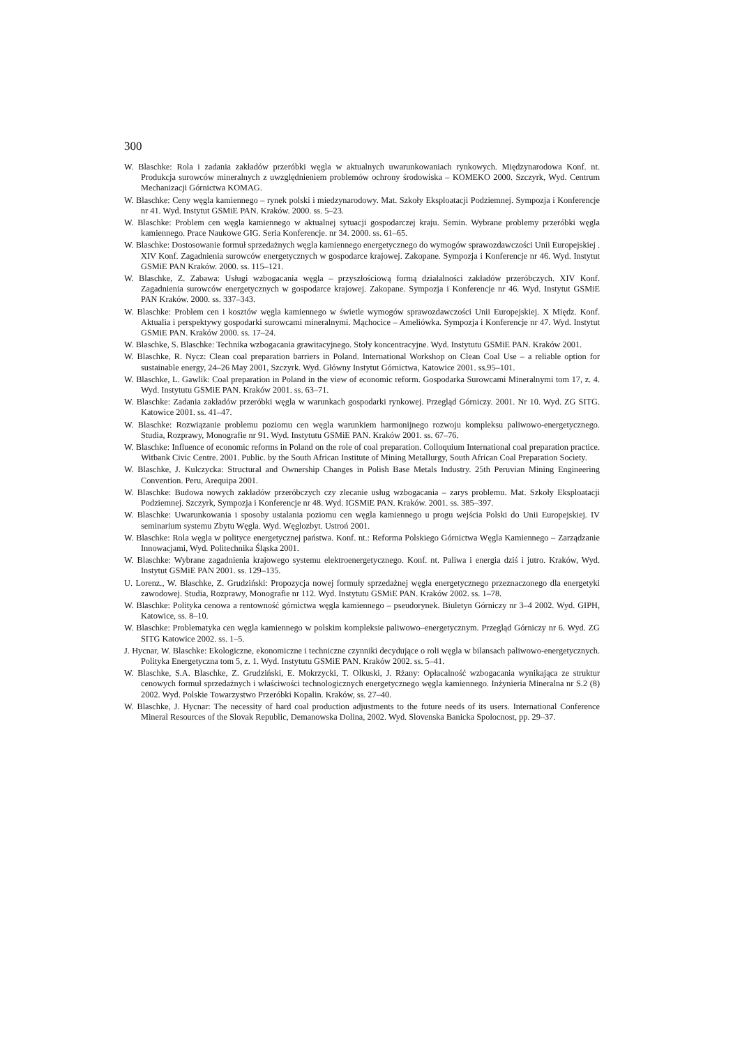300
W. Blaschke: Rola i zadania zakładów przeróbki węgla w aktualnych uwarunkowaniach rynkowych. Międzynarodowa Konf. nt. Produkcja surowców mineralnych z uwzględnieniem problemów ochrony środowiska – KOMEKO 2000. Szczyrk, Wyd. Centrum Mechanizacji Górnictwa KOMAG.
W. Blaschke: Ceny węgla kamiennego – rynek polski i miedzynarodowy. Mat. Szkoły Eksploatacji Podziemnej. Sympozja i Konferencje nr 41. Wyd. Instytut GSMiE PAN. Kraków. 2000. ss. 5–23.
W. Blaschke: Problem cen węgla kamiennego w aktualnej sytuacji gospodarczej kraju. Semin. Wybrane problemy przeróbki węgla kamiennego. Prace Naukowe GIG. Seria Konferencje. nr 34. 2000. ss. 61–65.
W. Blaschke: Dostosowanie formuł sprzedażnych węgla kamiennego energetycznego do wymogów sprawozdawczości Unii Europejskiej . XIV Konf. Zagadnienia surowców energetycznych w gospodarce krajowej. Zakopane. Sympozja i Konferencje nr 46. Wyd. Instytut GSMiE PAN Kraków. 2000. ss. 115–121.
W. Blaschke, Z. Zabawa: Usługi wzbogacania węgla – przyszłościową formą działalności zakładów przeróbczych. XIV Konf. Zagadnienia surowców energetycznych w gospodarce krajowej. Zakopane. Sympozja i Konferencje nr 46. Wyd. Instytut GSMiE PAN Kraków. 2000. ss. 337–343.
W. Blaschke: Problem cen i kosztów węgla kamiennego w świetle wymogów sprawozdawczości Unii Europejskiej. X Międz. Konf. Aktualia i perspektywy gospodarki surowcami mineralnymi. Mąchocice – Ameliówka. Sympozja i Konferencje nr 47. Wyd. Instytut GSMiE PAN. Kraków 2000. ss. 17–24.
W. Blaschke, S. Blaschke: Technika wzbogacania grawitacyjnego. Stoły koncentracyjne. Wyd. Instytutu GSMiE PAN. Kraków 2001.
W. Blaschke, R. Nycz: Clean coal preparation barriers in Poland. International Workshop on Clean Coal Use – a reliable option for sustainable energy, 24–26 May 2001, Szczyrk. Wyd. Główny Instytut Górnictwa, Katowice 2001. ss.95–101.
W. Blaschke, L. Gawlik: Coal preparation in Poland in the view of economic reform. Gospodarka Surowcami Mineralnymi tom 17, z. 4. Wyd. Instytutu GSMiE PAN. Kraków 2001. ss. 63–71.
W. Blaschke: Zadania zakładów przeróbki węgla w warunkach gospodarki rynkowej. Przegląd Górniczy. 2001. Nr 10. Wyd. ZG SITG. Katowice 2001. ss. 41–47.
W. Blaschke: Rozwiązanie problemu poziomu cen węgla warunkiem harmonijnego rozwoju kompleksu paliwowo-energetycznego. Studia, Rozprawy, Monografie nr 91. Wyd. Instytutu GSMiE PAN. Kraków 2001. ss. 67–76.
W. Blaschke: Influence of economic reforms in Poland on the role of coal preparation. Colloquium International coal preparation practice. Witbank Civic Centre. 2001. Public. by the South African Institute of Mining Metallurgy, South African Coal Preparation Society.
W. Blaschke, J. Kulczycka: Structural and Ownership Changes in Polish Base Metals Industry. 25th Peruvian Mining Engineering Convention. Peru, Arequipa 2001.
W. Blaschke: Budowa nowych zakładów przeróbczych czy zlecanie usług wzbogacania – zarys problemu. Mat. Szkoły Eksploatacji Podziemnej. Szczyrk, Sympozja i Konferencje nr 48. Wyd. IGSMiE PAN. Kraków. 2001. ss. 385–397.
W. Blaschke: Uwarunkowania i sposoby ustalania poziomu cen węgla kamiennego u progu wejścia Polski do Unii Europejskiej. IV seminarium systemu Zbytu Węgla. Wyd. Węglozbyt. Ustroń 2001.
W. Blaschke: Rola węgla w polityce energetycznej państwa. Konf. nt.: Reforma Polskiego Górnictwa Węgla Kamiennego – Zarządzanie Innowacjami, Wyd. Politechnika Śląska 2001.
W. Blaschke: Wybrane zagadnienia krajowego systemu elektroenergetycznego. Konf. nt. Paliwa i energia dziś i jutro. Kraków, Wyd. Instytut GSMiE PAN 2001. ss. 129–135.
U. Lorenz., W. Blaschke, Z. Grudziński: Propozycja nowej formuły sprzedażnej węgla energetycznego przeznaczonego dla energetyki zawodowej. Studia, Rozprawy, Monografie nr 112. Wyd. Instytutu GSMiE PAN. Kraków 2002. ss. 1–78.
W. Blaschke: Polityka cenowa a rentowność górnictwa węgla kamiennego – pseudorynek. Biuletyn Górniczy nr 3–4 2002. Wyd. GIPH, Katowice, ss. 8–10.
W. Blaschke: Problematyka cen węgla kamiennego w polskim kompleksie paliwowo–energetycznym. Przegląd Górniczy nr 6. Wyd. ZG SITG Katowice 2002. ss. 1–5.
J. Hycnar, W. Blaschke: Ekologiczne, ekonomiczne i techniczne czynniki decydujące o roli węgla w bilansach paliwowo-energetycznych. Polityka Energetyczna tom 5, z. 1. Wyd. Instytutu GSMiE PAN. Kraków 2002. ss. 5–41.
W. Blaschke, S.A. Blaschke, Z. Grudziński, E. Mokrzycki, T. Olkuski, J. Rżany: Opłacalność wzbogacania wynikająca ze struktur cenowych formuł sprzedażnych i właściwości technologicznych energetycznego węgla kamiennego. Inżynieria Mineralna nr S.2 (8) 2002. Wyd. Polskie Towarzystwo Przeróbki Kopalin. Kraków, ss. 27–40.
W. Blaschke, J. Hycnar: The necessity of hard coal production adjustments to the future needs of its users. International Conference Mineral Resources of the Slovak Republic, Demanowska Dolina, 2002. Wyd. Slovenska Banicka Spolocnost, pp. 29–37.